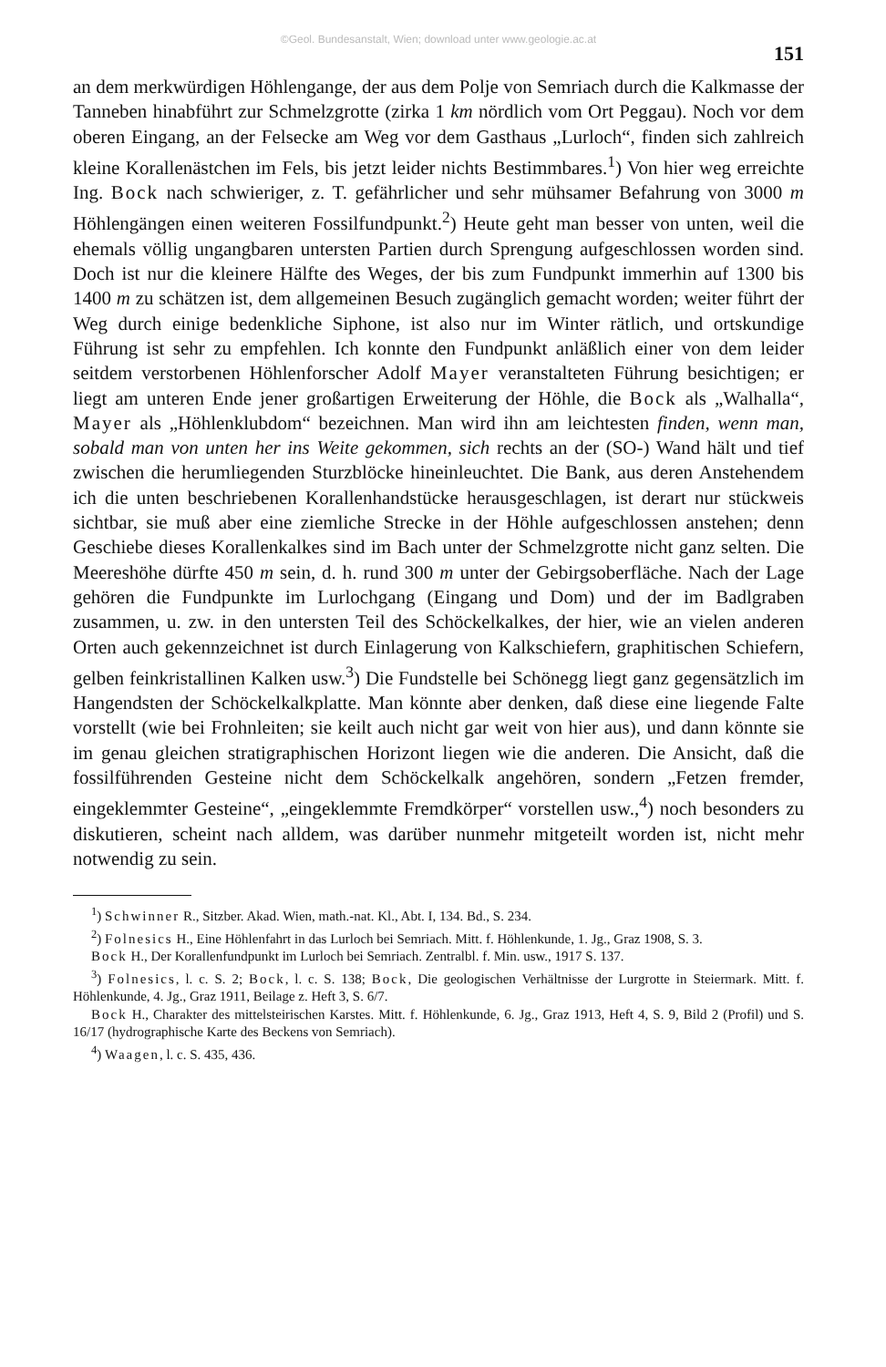©Geol. Bundesanstalt, Wien; download unter www.geologie.ac.at
151
an dem merkwürdigen Höhlengange, der aus dem Polje von Semriach durch die Kalkmasse der Tanneben hinabführt zur Schmelzgrotte (zirka 1 km nördlich vom Ort Peggau). Noch vor dem oberen Eingang, an der Felsecke am Weg vor dem Gasthaus „Lurloch“, finden sich zahlreich kleine Korallenästchen im Fels, bis jetzt leider nichts Bestimmbares.<sup>1</sup>) Von hier weg erreichte Ing. Bock nach schwieriger, z. T. gefährlicher und sehr mühsamer Befahrung von 3000 m Höhlengängen einen weiteren Fossilfundpunkt.<sup>2</sup>) Heute geht man besser von unten, weil die ehemals völlig ungangbaren untersten Partien durch Sprengung aufgeschlossen worden sind. Doch ist nur die kleinere Hälfte des Weges, der bis zum Fundpunkt immerhin auf 1300 bis 1400 m zu schätzen ist, dem allgemeinen Besuch zugänglich gemacht worden; weiter führt der Weg durch einige bedenkliche Siphone, ist also nur im Winter rätlich, und ortskundige Führung ist sehr zu empfehlen. Ich konnte den Fundpunkt anläßlich einer von dem leider seitdem verstorbenen Höhlenforscher Adolf Mayer veranstalteten Führung besichtigen; er liegt am unteren Ende jener großartigen Erweiterung der Höhle, die Bock als „Walhalla“, Mayer als „Höhlenklubdom“ bezeichnen. Man wird ihn am leichtesten finden, wenn man, sobald man von unten her ins Weite gekommen, sich rechts an der (SO-) Wand hält und tief zwischen die herumliegenden Sturzblöcke hineinleuchtet. Die Bank, aus deren Anstehendem ich die unten beschriebenen Korallenhandstücke herausgeschlagen, ist derart nur stückweis sichtbar, sie muß aber eine ziemliche Strecke in der Höhle aufgeschlossen anstehen; denn Geschiebe dieses Korallenkalkes sind im Bach unter der Schmelzgrotte nicht ganz selten. Die Meereshöhe dürfte 450 m sein, d. h. rund 300 m unter der Gebirgsoberfläche. Nach der Lage gehören die Fundpunkte im Lurlochgang (Eingang und Dom) und der im Badlgraben zusammen, u. zw. in den untersten Teil des Schöckelkalkes, der hier, wie an vielen anderen Orten auch gekennzeichnet ist durch Einlagerung von Kalkschiefern, graphitischen Schiefern, gelben feinkristallinen Kalken usw.<sup>3</sup>) Die Fundstelle bei Schönegg liegt ganz gegensätzlich im Hangendsten der Schöckelkalkplatte. Man könnte aber denken, daß diese eine liegende Falte vorstellt (wie bei Frohnleiten; sie keilt auch nicht gar weit von hier aus), und dann könnte sie im genau gleichen stratigraphischen Horizont liegen wie die anderen. Die Ansicht, daß die fossilführenden Gesteine nicht dem Schöckelkalk angehören, sondern „Fetzen fremder, eingeklemmter Gesteine“, „eingeklemmte Fremdkörper“ vorstellen usw.,<sup>4</sup>) noch besonders zu diskutieren, scheint nach alldem, was darüber nunmehr mitgeteilt worden ist, nicht mehr notwendig zu sein.
<sup>1</sup>) Schwinner R., Sitzber. Akad. Wien, math.-nat. Kl., Abt. I, 134. Bd., S. 234.
<sup>2</sup>) Folnesics H., Eine Höhlenfahrt in das Lurloch bei Semriach. Mitt. f. Höhlenkunde, 1. Jg., Graz 1908, S. 3.
Bock H., Der Korallenfundpunkt im Lurloch bei Semriach. Zentralbl. f. Min. usw., 1917 S. 137.
<sup>3</sup>) Folnesics, l. c. S. 2; Bock, l. c. S. 138; Bock, Die geologischen Verhältnisse der Lurgrotte in Steiermark. Mitt. f. Höhlenkunde, 4. Jg., Graz 1911, Beilage z. Heft 3, S. 6/7.
Bock H., Charakter des mittelsteirischen Karstes. Mitt. f. Höhlenkunde, 6. Jg., Graz 1913, Heft 4, S. 9, Bild 2 (Profil) und S. 16/17 (hydrographische Karte des Beckens von Semriach).
<sup>4</sup>) Waagen, l. c. S. 435, 436.